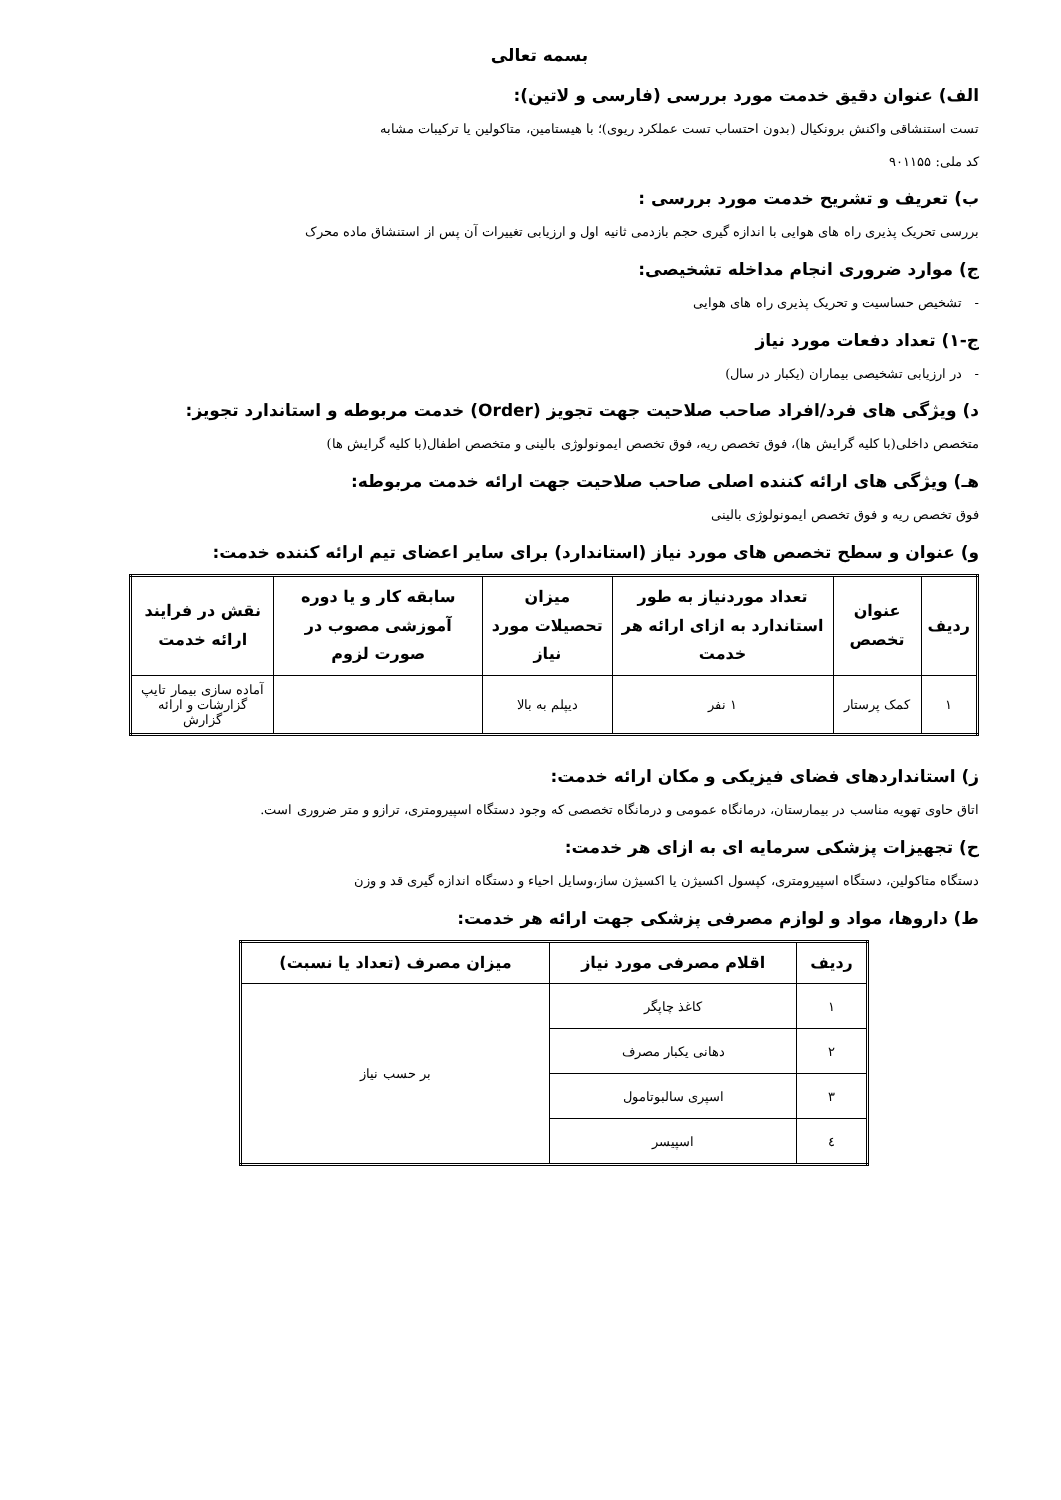بسمه تعالی
الف) عنوان دقیق خدمت مورد بررسی (فارسی و لاتین):
تست استنشاقی واکنش برونکیال (بدون احتساب تست عملکرد ریوی)؛ با هیستامین، متاکولین یا ترکیبات مشابه
کد ملی: ۹۰۱۱۵۵
ب) تعریف و تشریح خدمت مورد بررسی :
بررسی تحریک پذیری راه های هوایی با اندازه گیری حجم بازدمی ثانیه اول و ارزیابی تغییرات آن پس از استنشاق ماده محرک
ج) موارد ضروری انجام مداخله تشخیصی:
- تشخیص حساسیت و تحریک پذیری راه های هوایی
ج-۱) تعداد دفعات مورد نیاز
- در ارزیابی تشخیصی بیماران (یکبار در سال)
د) ویژگی های فرد/افراد صاحب صلاحیت جهت تجویز (Order) خدمت مربوطه و استاندارد تجویز:
متخصص داخلی(با کلیه گرایش ها)، فوق تخصص ریه، فوق تخصص ایمونولوژی بالینی و متخصص اطفال(با کلیه گرایش ها)
هـ) ویژگی های ارائه کننده اصلی صاحب صلاحیت جهت ارائه خدمت مربوطه:
فوق تخصص ریه و فوق تخصص ایمونولوژی بالینی
و) عنوان و سطح تخصص های مورد نیاز (استاندارد) برای سایر اعضای تیم ارائه کننده خدمت:
| ردیف | عنوان تخصص | تعداد موردنیاز به طور استاندارد به ازای ارائه هر خدمت | میزان تحصیلات مورد نیاز | سابقه کار و یا دوره آموزشی مصوب در صورت لزوم | نقش در فرایند ارائه خدمت |
| --- | --- | --- | --- | --- | --- |
| ۱ | کمک پرستار | ۱ نفر | دیپلم به بالا | | آماده سازی بیمار تایپ گزارشات و ارائه گزارش |
ز) استانداردهای فضای فیزیکی و مکان ارائه خدمت:
اتاق حاوی تهویه مناسب در بیمارستان، درمانگاه عمومی و درمانگاه تخصصی که وجود دستگاه اسپیرومتری، ترازو و متر ضروری است.
ح) تجهیزات پزشکی سرمایه ای به ازای هر خدمت:
دستگاه متاکولین، دستگاه اسپیرومتری، کپسول اکسیژن یا اکسیژن ساز،وسایل احیاء و دستگاه اندازه گیری قد و وزن
ط) داروها، مواد و لوازم مصرفی پزشکی جهت ارائه هر خدمت:
| ردیف | اقلام مصرفی مورد نیاز | میزان مصرف (تعداد یا نسبت) |
| --- | --- | --- |
| ۱ | کاغذ چاپگر | بر حسب نیاز |
| ۲ | دهانی یکبار مصرف | |
| ۳ | اسپری سالبوتامول | |
| ٤ | اسپیسر | |